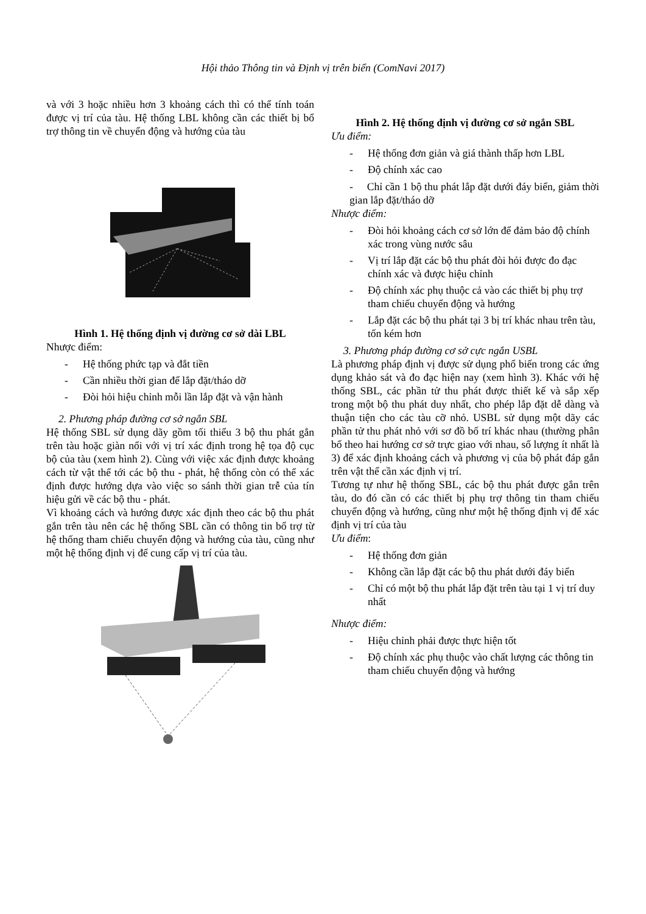Hội thảo Thông tin và Định vị trên biển (ComNavi 2017)
và với 3 hoặc nhiều hơn 3 khoảng cách thì có thể tính toán được vị trí của tàu. Hệ thống LBL không cần các thiết bị bổ trợ thông tin về chuyển động và hướng của tàu
Hình 1. Hệ thống định vị đường cơ sở dài LBL
Nhược điểm:
- Hệ thống phức tạp và đắt tiền
- Cần nhiều thời gian để lắp đặt/tháo dỡ
- Đòi hỏi hiệu chỉnh mỗi lần lắp đặt và vận hành
2. Phương pháp đường cơ sở ngắn SBL
Hệ thống SBL sử dụng dãy gồm tối thiểu 3 bộ thu phát gắn trên tàu hoặc giàn nổi với vị trí xác định trong hệ tọa độ cục bộ của tàu (xem hình 2). Cùng với việc xác định được khoảng cách từ vật thể tới các bộ thu - phát, hệ thống còn có thể xác định được hướng dựa vào việc so sánh thời gian trễ của tín hiệu gửi về các bộ thu - phát.
Vì khoảng cách và hướng được xác định theo các bộ thu phát gắn trên tàu nên các hệ thống SBL cần có thông tin bổ trợ từ hệ thống tham chiếu chuyển động và hướng của tàu, cũng như một hệ thống định vị để cung cấp vị trí của tàu.
Hình 2. Hệ thống định vị đường cơ sở ngắn SBL
Ưu điểm:
- Hệ thống đơn giản và giá thành thấp hơn LBL
- Độ chính xác cao
- Chỉ cần 1 bộ thu phát lắp đặt dưới đáy biển, giảm thời gian lắp đặt/tháo dỡ
Nhược điểm:
- Đòi hỏi khoảng cách cơ sở lớn để đảm bảo độ chính xác trong vùng nước sâu
- Vị trí lắp đặt các bộ thu phát đòi hỏi được đo đạc chính xác và được hiệu chỉnh
- Độ chính xác phụ thuộc cả vào các thiết bị phụ trợ tham chiếu chuyển động và hướng
- Lắp đặt các bộ thu phát tại 3 bị trí khác nhau trên tàu, tốn kém hơn
3. Phương pháp đường cơ sở cực ngắn USBL
Là phương pháp định vị được sử dụng phổ biến trong các ứng dụng khảo sát và đo đạc hiện nay (xem hình 3). Khác với hệ thống SBL, các phần tử thu phát được thiết kế và sắp xếp trong một bộ thu phát duy nhất, cho phép lắp đặt dễ dàng và thuận tiện cho các tàu cỡ nhỏ. USBL sử dụng một dãy các phần tử thu phát nhỏ với sơ đồ bố trí khác nhau (thường phân bố theo hai hướng cơ sở trực giao với nhau, số lượng ít nhất là 3) để xác định khoảng cách và phương vị của bộ phát đáp gắn trên vật thể cần xác định vị trí.
Tương tự như hệ thống SBL, các bộ thu phát được gắn trên tàu, do đó cần có các thiết bị phụ trợ thông tin tham chiếu chuyển động và hướng, cũng như một hệ thống định vị để xác định vị trí của tàu
Ưu điểm:
- Hệ thống đơn giản
- Không cần lắp đặt các bộ thu phát dưới đáy biển
- Chỉ có một bộ thu phát lắp đặt trên tàu tại 1 vị trí duy nhất
Nhược điểm:
- Hiệu chỉnh phải được thực hiện tốt
- Độ chính xác phụ thuộc vào chất lượng các thông tin tham chiếu chuyển động và hướng